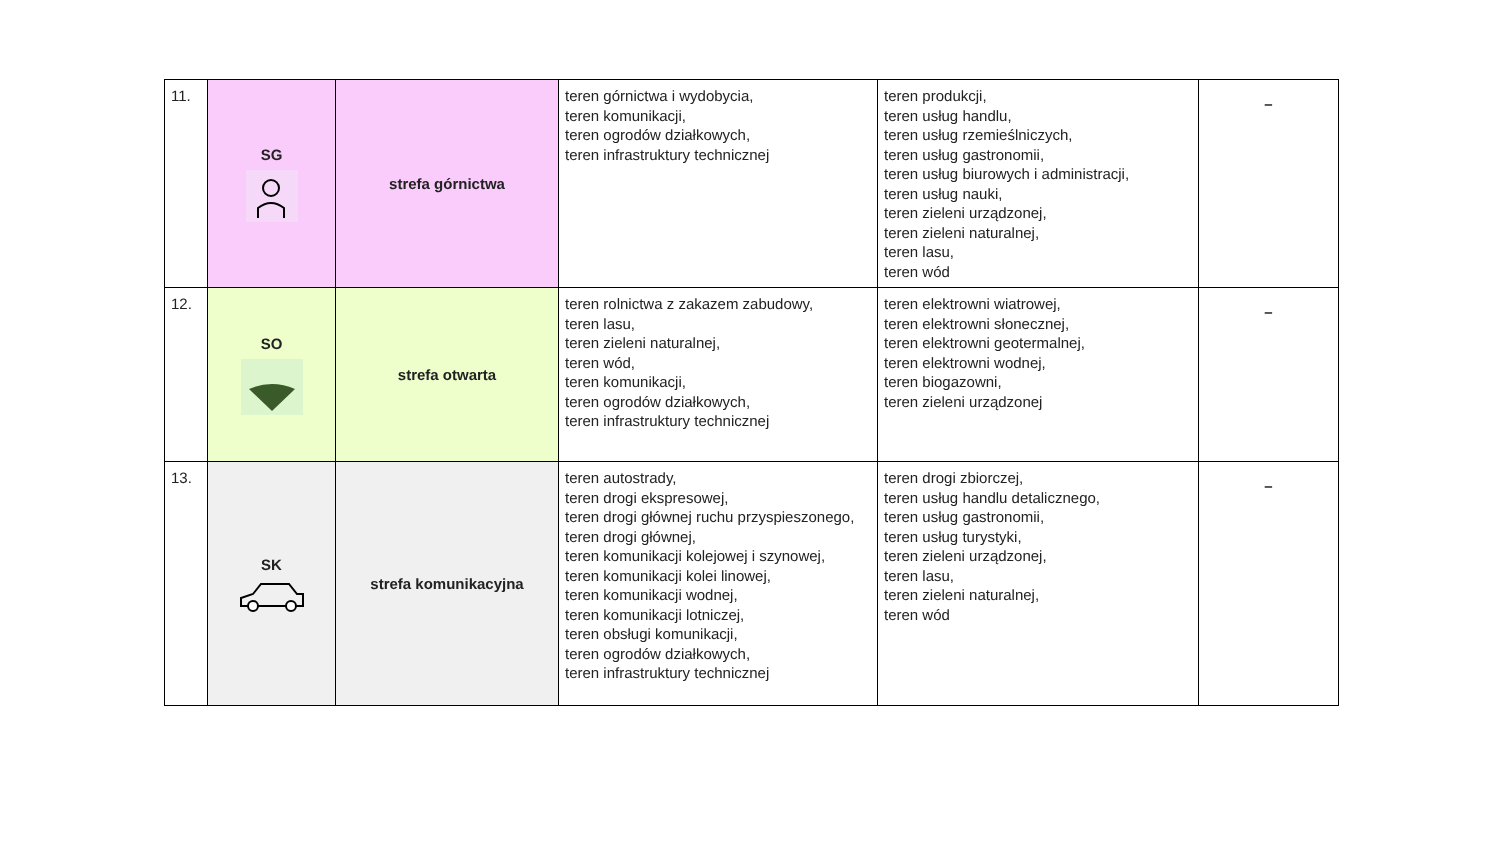| 11. | SG | strefa górnictwa | teren górnictwa i wydobycia, teren komunikacji, teren ogrodów działkowych, teren infrastruktury technicznej | teren produkcji, teren usług handlu, teren usług rzemieślniczych, teren usług gastronomii, teren usług biurowych i administracji, teren usług nauki, teren zieleni urządzonej, teren zieleni naturalnej, teren lasu, teren wód | – |
| 12. | SO | strefa otwarta | teren rolnictwa z zakazem zabudowy, teren lasu, teren zieleni naturalnej, teren wód, teren komunikacji, teren ogrodów działkowych, teren infrastruktury technicznej | teren elektrowni wiatrowej, teren elektrowni słonecznej, teren elektrowni geotermalnej, teren elektrowni wodnej, teren biogazowni, teren zieleni urządzonej | – |
| 13. | SK | strefa komunikacyjna | teren autostrady, teren drogi ekspresowej, teren drogi głównej ruchu przyspieszonego, teren drogi głównej, teren komunikacji kolejowej i szynowej, teren komunikacji kolei linowej, teren komunikacji wodnej, teren komunikacji lotniczej, teren obsługi komunikacji, teren ogrodów działkowych, teren infrastruktury technicznej | teren drogi zbiorczej, teren usług handlu detalicznego, teren usług gastronomii, teren usług turystyki, teren zieleni urządzonej, teren lasu, teren zieleni naturalnej, teren wód | – |